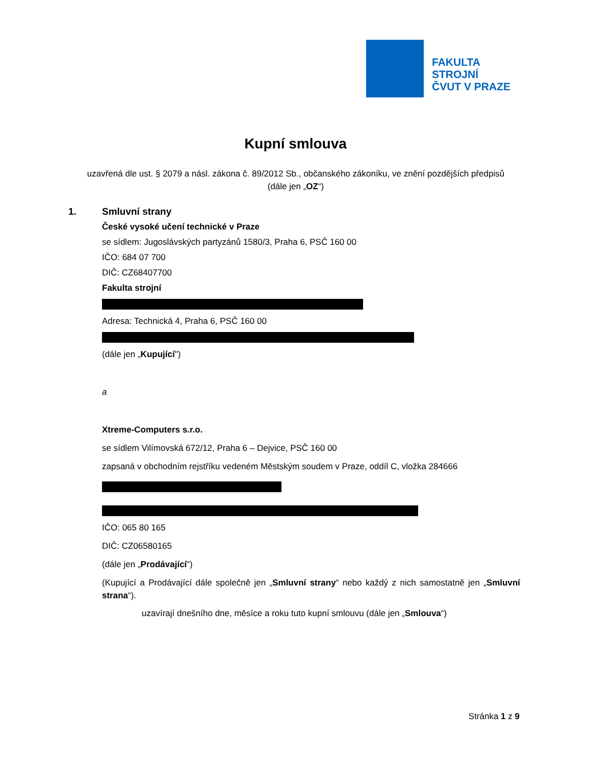FAKULTA
STROJNÍ
ČVUT V PRAZE
Kupní smlouva
uzavřená dle ust. § 2079 a násl. zákona č. 89/2012 Sb., občanského zákoníku, ve znění pozdějších předpisů (dále jen „OZ“)
1. Smluvní strany
České vysoké učení technické v Praze
se sídlem: Jugoslávských partyzánů 1580/3, Praha 6, PSČ 160 00
IČO: 684 07 700
DIČ: CZ68407700
Fakulta strojní
Adresa: Technická 4, Praha 6, PSČ 160 00
(dále jen „Kupující")
a
Xtreme-Computers s.r.o.
se sídlem Vilímovská 672/12, Praha 6 – Dejvice, PSČ 160 00
zapsaná v obchodním rejstříku vedeném Městským soudem v Praze, oddíl C, vložka 284666
IČO: 065 80 165
DIČ: CZ06580165
(dále jen „Prodávající“)
(Kupující a Prodávající dále společně jen „Smluvní strany“ nebo každý z nich samostatně jen „Smluvní strana“).
uzavírají dnešního dne, měsíce a roku tuto kupní smlouvu (dále jen „Smlouva“)
Stránka 1 z 9